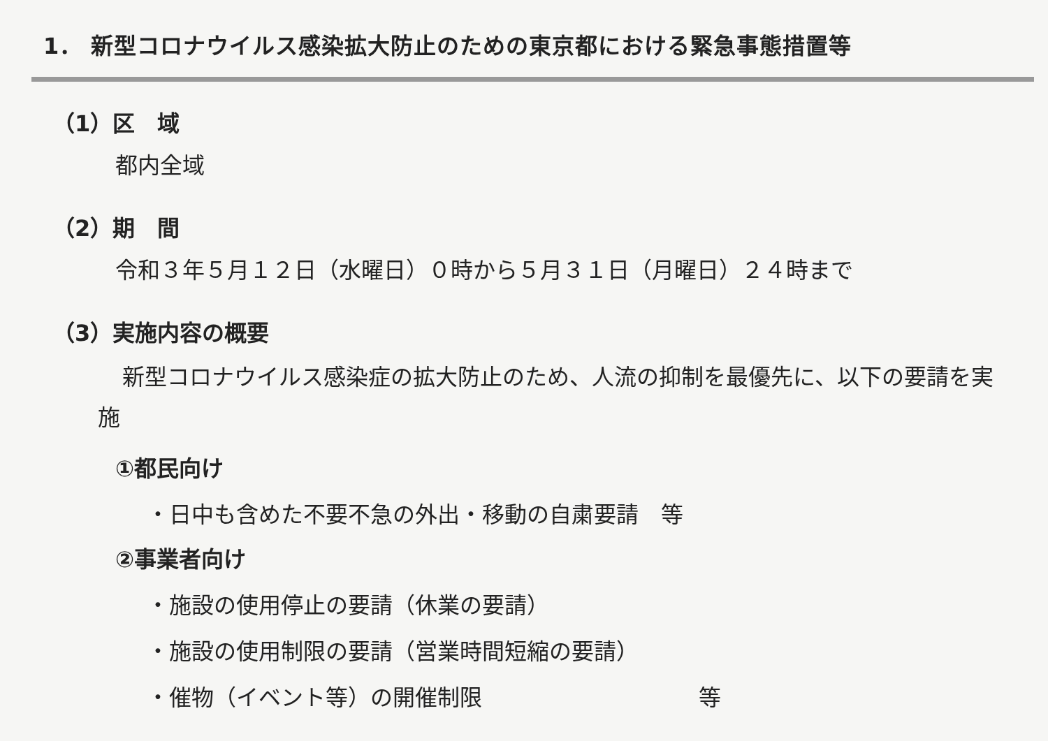1． 新型コロナウイルス感染拡大防止のための東京都における緊急事態措置等
（1）区　域
都内全域
（2）期　間
令和３年５月１２日（水曜日）０時から５月３１日（月曜日）２４時まで
（3）実施内容の概要
新型コロナウイルス感染症の拡大防止のため、人流の抑制を最優先に、以下の要請を実施
①都民向け
・日中も含めた不要不急の外出・移動の自粛要請　等
②事業者向け
・施設の使用停止の要請（休業の要請）
・施設の使用制限の要請（営業時間短縮の要請）
・催物（イベント等）の開催制限 等